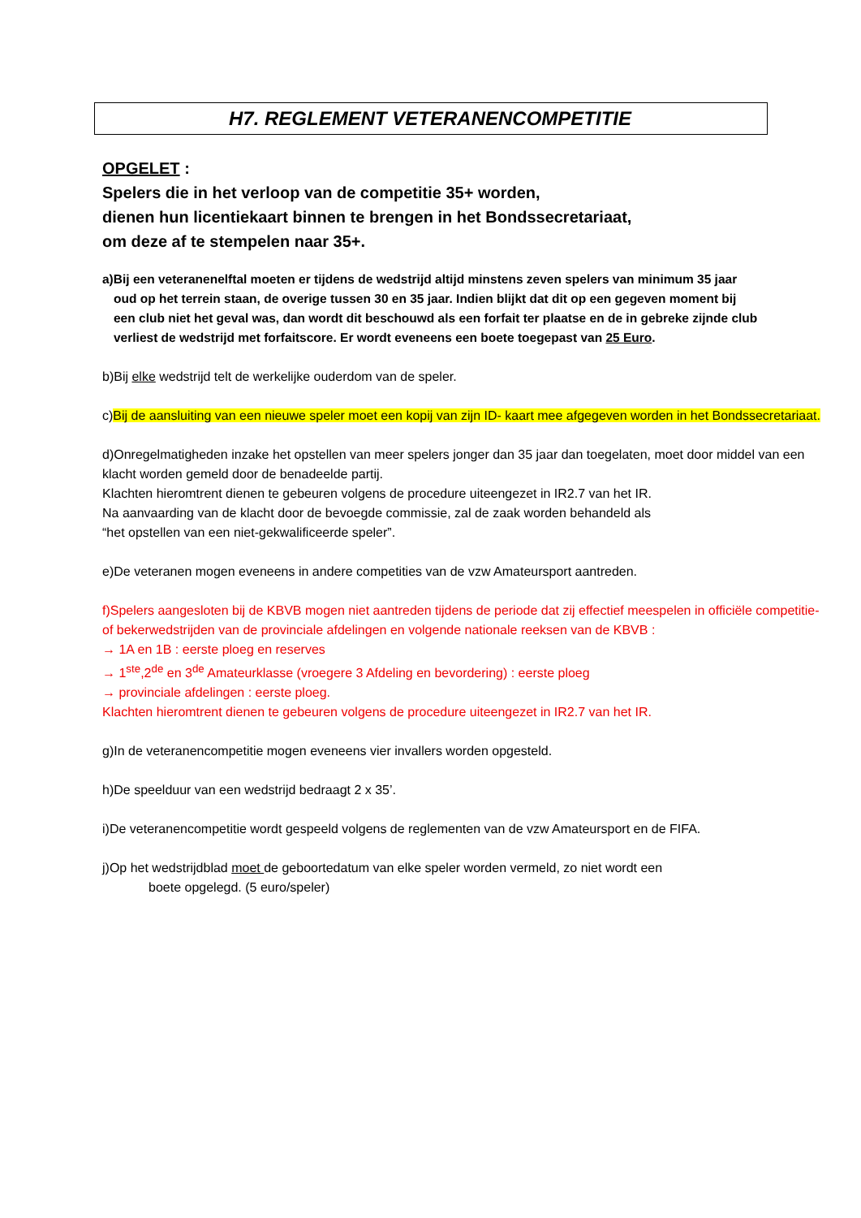H7. REGLEMENT VETERANENCOMPETITIE
OPGELET :
Spelers die in het verloop van de competitie 35+ worden,
dienen hun licentiekaart binnen te brengen in het Bondssecretariaat,
om deze af te stempelen naar 35+.
a)Bij een veteranenelftal moeten er tijdens de wedstrijd altijd minstens zeven spelers van minimum 35 jaar
oud op het terrein staan, de overige tussen 30 en 35 jaar. Indien blijkt dat dit op een gegeven moment bij
een club niet het geval was, dan wordt dit beschouwd als een forfait ter plaatse en de in gebreke zijnde club
verliest de wedstrijd met forfaitscore. Er wordt eveneens een boete toegepast van 25 Euro.
b)Bij elke wedstrijd telt de werkelijke ouderdom van de speler.
c)Bij de aansluiting van een nieuwe speler moet een kopij van zijn ID- kaart mee afgegeven worden in het Bondssecretariaat.
d)Onregelmatigheden inzake het opstellen van meer spelers jonger dan 35 jaar dan toegelaten, moet door middel van een klacht worden gemeld door de benadeelde partij.
Klachten hieromtrent dienen te gebeuren volgens de procedure uiteengezet in IR2.7 van het IR.
Na aanvaarding van de klacht door de bevoegde commissie, zal de zaak worden behandeld als
“het opstellen van een niet-gekwalificeerde speler”.
e)De veteranen mogen eveneens in andere competities van de vzw Amateursport aantreden.
f)Spelers aangesloten bij de KBVB mogen niet aantreden tijdens de periode dat zij effectief meespelen in officiële competitie- of bekerwedstrijden van de provinciale afdelingen en volgende nationale reeksen van de KBVB :
→ 1A en 1B : eerste ploeg en reserves
→ 1<sup>ste</sup>,2<sup>de</sup> en 3<sup>de</sup> Amateurklasse (vroegere 3 Afdeling en bevordering) : eerste ploeg
→ provinciale afdelingen : eerste ploeg.
Klachten hieromtrent dienen te gebeuren volgens de procedure uiteengezet in IR2.7 van het IR.
g)In de veteranencompetitie mogen eveneens vier invallers worden opgesteld.
h)De speelduur van een wedstrijd bedraagt 2 x 35’.
i)De veteranencompetitie wordt gespeeld volgens de reglementen van de vzw Amateursport en de FIFA.
j)Op het wedstrijdblad moet de geboortedatum van elke speler worden vermeld, zo niet wordt een
boete opgelegd. (5 euro/speler)